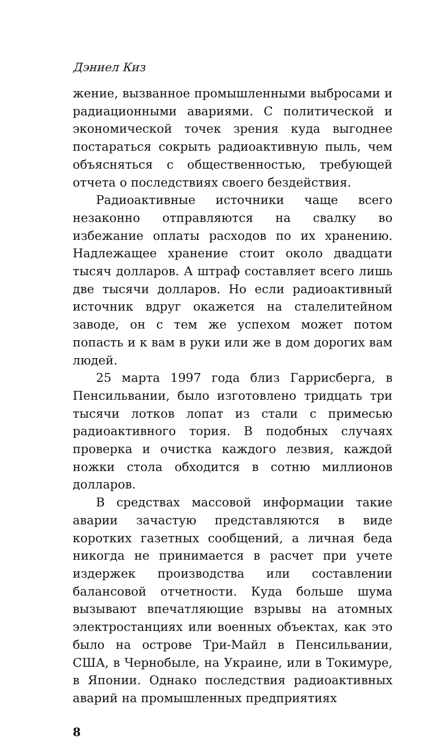Дэниел Киз
жение, вызванное промышленными выбросами и радиационными авариями. С политической и экономической точек зрения куда выгоднее постараться сокрыть радиоактивную пыль, чем объясняться с общественностью, требующей отчета о последствиях своего бездействия.
Радиоактивные источники чаще всего незаконно отправляются на свалку во избежание оплаты расходов по их хранению. Надлежащее хранение стоит около двадцати тысяч долларов. А штраф составляет всего лишь две тысячи долларов. Но если радиоактивный источник вдруг окажется на сталелитейном заводе, он с тем же успехом может потом попасть и к вам в руки или же в дом дорогих вам людей.
25 марта 1997 года близ Гаррисберга, в Пенсильвании, было изготовлено тридцать три тысячи лотков лопат из стали с примесью радиоактивного тория. В подобных случаях проверка и очистка каждого лезвия, каждой ножки стола обходится в сотню миллионов долларов.
В средствах массовой информации такие аварии зачастую представляются в виде коротких газетных сообщений, а личная беда никогда не принимается в расчет при учете издержек производства или составлении балансовой отчетности. Куда больше шума вызывают впечатляющие взрывы на атомных электростанциях или военных объектах, как это было на острове Три-Майл в Пенсильвании, США, в Чернобыле, на Украине, или в Токимуре, в Японии. Однако последствия радиоактивных аварий на промышленных предприятиях
8